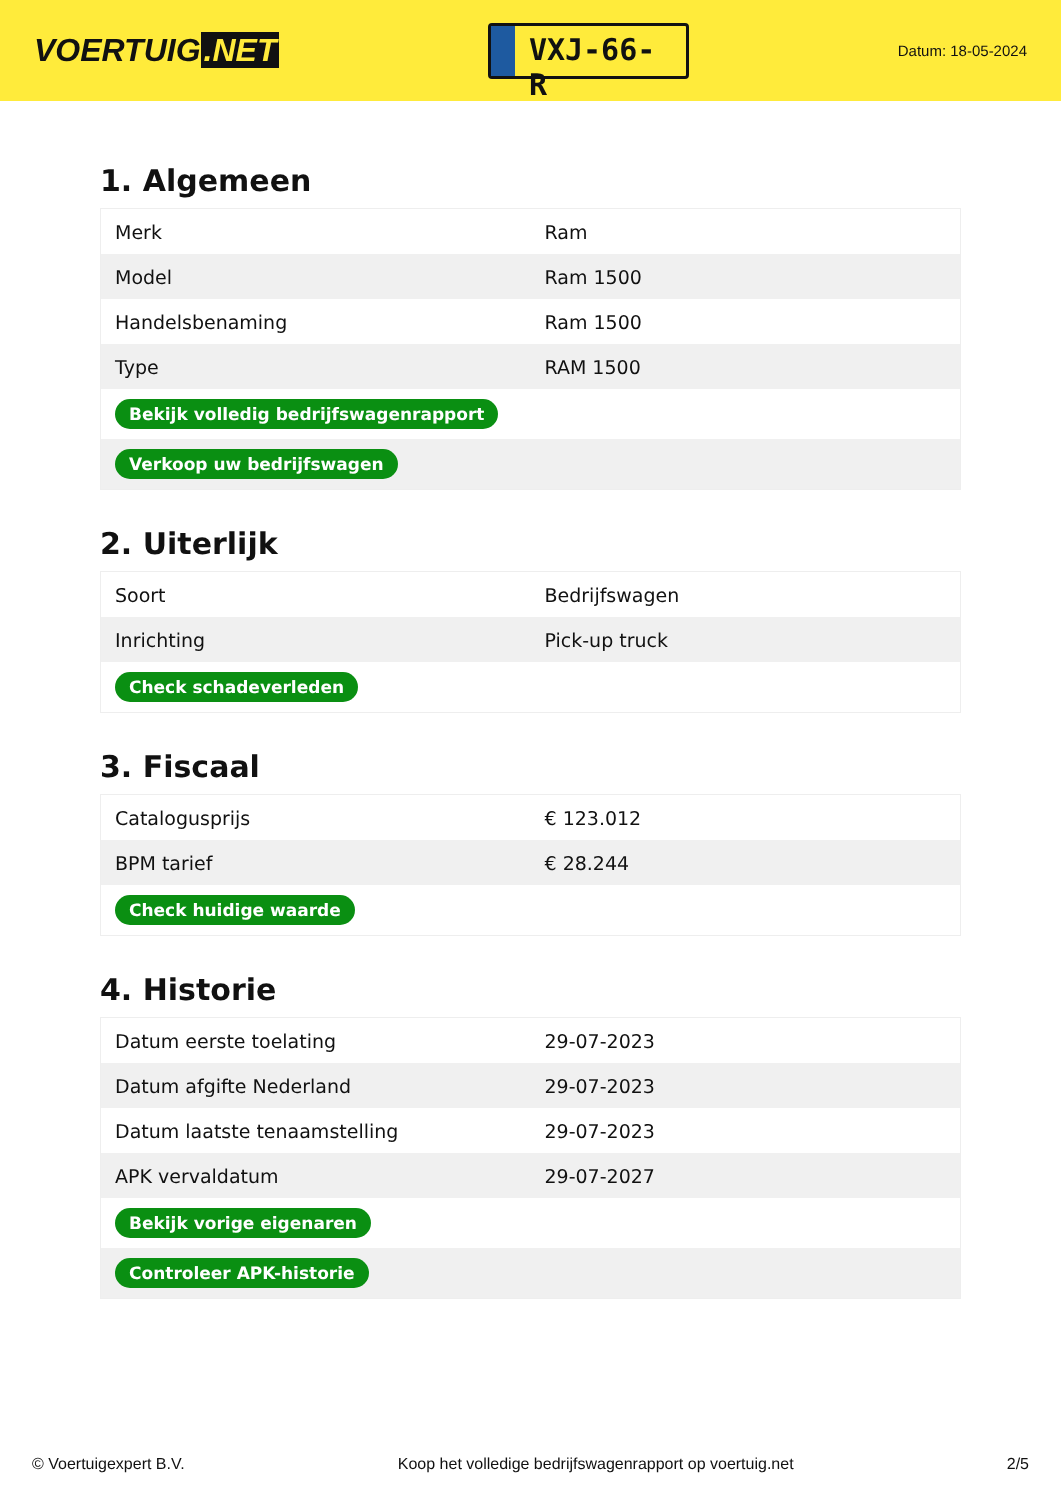VOERTUIG.NET
VXJ-66-R
Datum: 18-05-2024
1. Algemeen
| Merk | Ram |
| Model | Ram 1500 |
| Handelsbenaming | Ram 1500 |
| Type | RAM 1500 |
| Bekijk volledig bedrijfswagenrapport | |
| Verkoop uw bedrijfswagen | |
2. Uiterlijk
| Soort | Bedrijfswagen |
| Inrichting | Pick-up truck |
| Check schadeverleden | |
3. Fiscaal
| Catalogusprijs | € 123.012 |
| BPM tarief | € 28.244 |
| Check huidige waarde | |
4. Historie
| Datum eerste toelating | 29-07-2023 |
| Datum afgifte Nederland | 29-07-2023 |
| Datum laatste tenaamstelling | 29-07-2023 |
| APK vervaldatum | 29-07-2027 |
| Bekijk vorige eigenaren | |
| Controleer APK-historie | |
© Voertuigexpert B.V. Koop het volledige bedrijfswagenrapport op voertuig.net 2/5